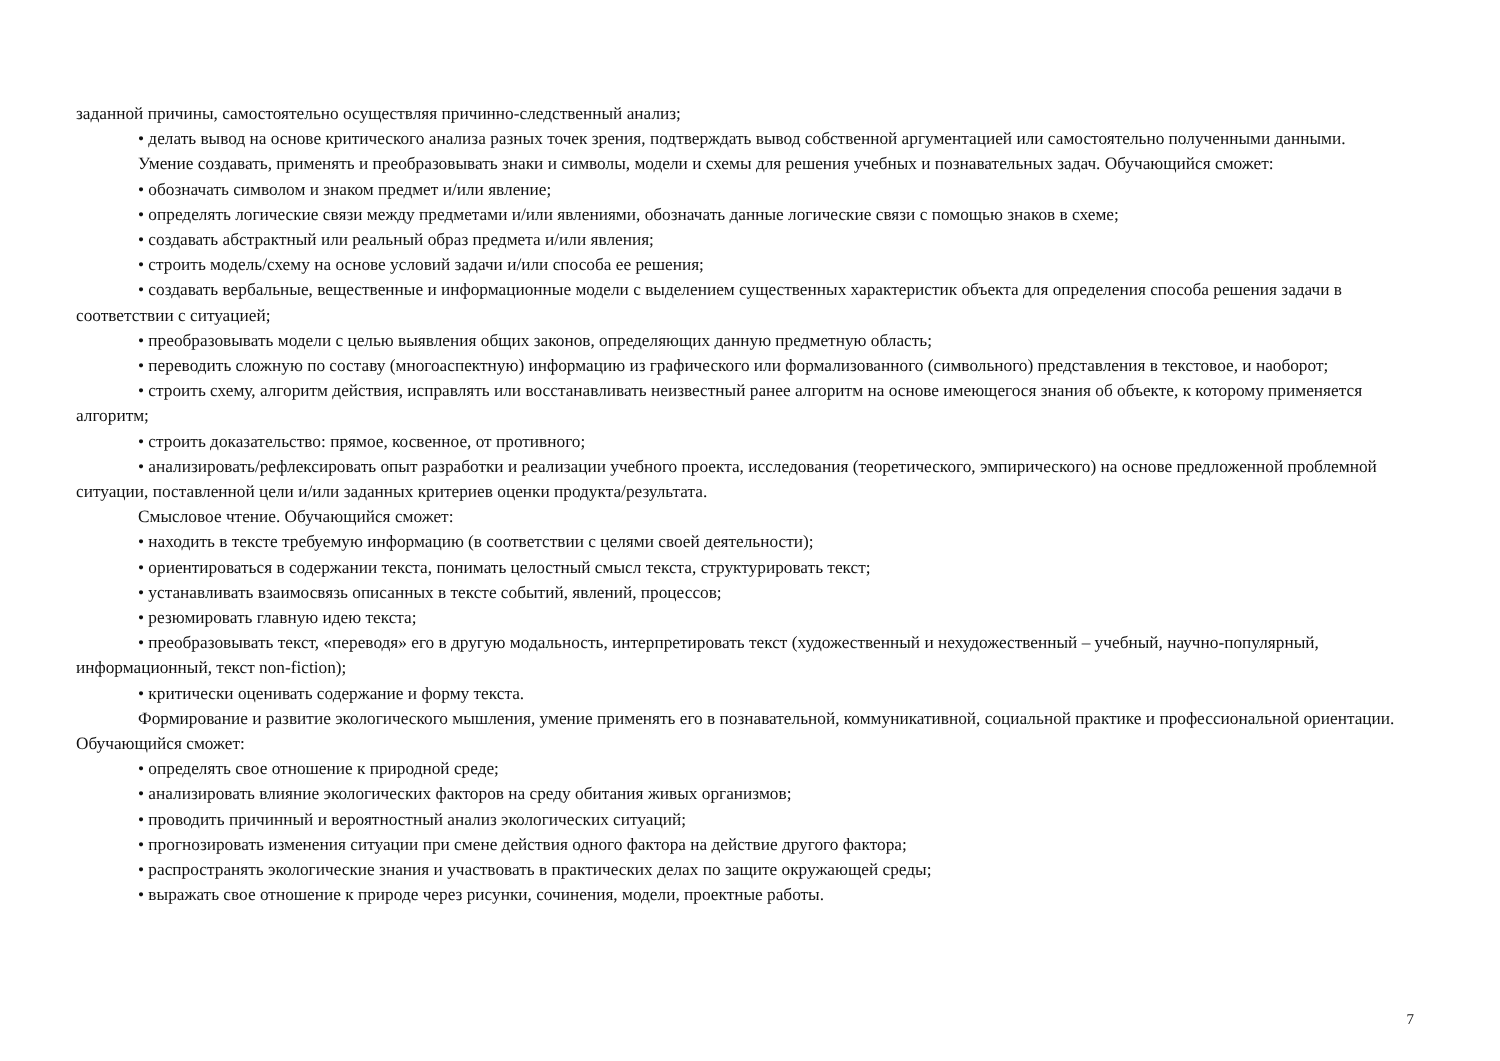заданной причины, самостоятельно осуществляя причинно-следственный анализ;
• делать вывод на основе критического анализа разных точек зрения, подтверждать вывод собственной аргументацией или самостоятельно полученными данными.
Умение создавать, применять и преобразовывать знаки и символы, модели и схемы для решения учебных и познавательных задач. Обучающийся сможет:
• обозначать символом и знаком предмет и/или явление;
• определять логические связи между предметами и/или явлениями, обозначать данные логические связи с помощью знаков в схеме;
• создавать абстрактный или реальный образ предмета и/или явления;
• строить модель/схему на основе условий задачи и/или способа ее решения;
• создавать вербальные, вещественные и информационные модели с выделением существенных характеристик объекта для определения способа решения задачи в соответствии с ситуацией;
• преобразовывать модели с целью выявления общих законов, определяющих данную предметную область;
• переводить сложную по составу (многоаспектную) информацию из графического или формализованного (символьного) представления в текстовое, и наоборот;
• строить схему, алгоритм действия, исправлять или восстанавливать неизвестный ранее алгоритм на основе имеющегося знания об объекте, к которому применяется алгоритм;
• строить доказательство: прямое, косвенное, от противного;
• анализировать/рефлексировать опыт разработки и реализации учебного проекта, исследования (теоретического, эмпирического) на основе предложенной проблемной ситуации, поставленной цели и/или заданных критериев оценки продукта/результата.
Смысловое чтение. Обучающийся сможет:
• находить в тексте требуемую информацию (в соответствии с целями своей деятельности);
• ориентироваться в содержании текста, понимать целостный смысл текста, структурировать текст;
• устанавливать взаимосвязь описанных в тексте событий, явлений, процессов;
• резюмировать главную идею текста;
• преобразовывать текст, «переводя» его в другую модальность, интерпретировать текст (художественный и нехудожественный – учебный, научно-популярный, информационный, текст non-fiction);
• критически оценивать содержание и форму текста.
Формирование и развитие экологического мышления, умение применять его в познавательной, коммуникативной, социальной практике и профессиональной ориентации. Обучающийся сможет:
• определять свое отношение к природной среде;
• анализировать влияние экологических факторов на среду обитания живых организмов;
• проводить причинный и вероятностный анализ экологических ситуаций;
• прогнозировать изменения ситуации при смене действия одного фактора на действие другого фактора;
• распространять экологические знания и участвовать в практических делах по защите окружающей среды;
• выражать свое отношение к природе через рисунки, сочинения, модели, проектные работы.
7